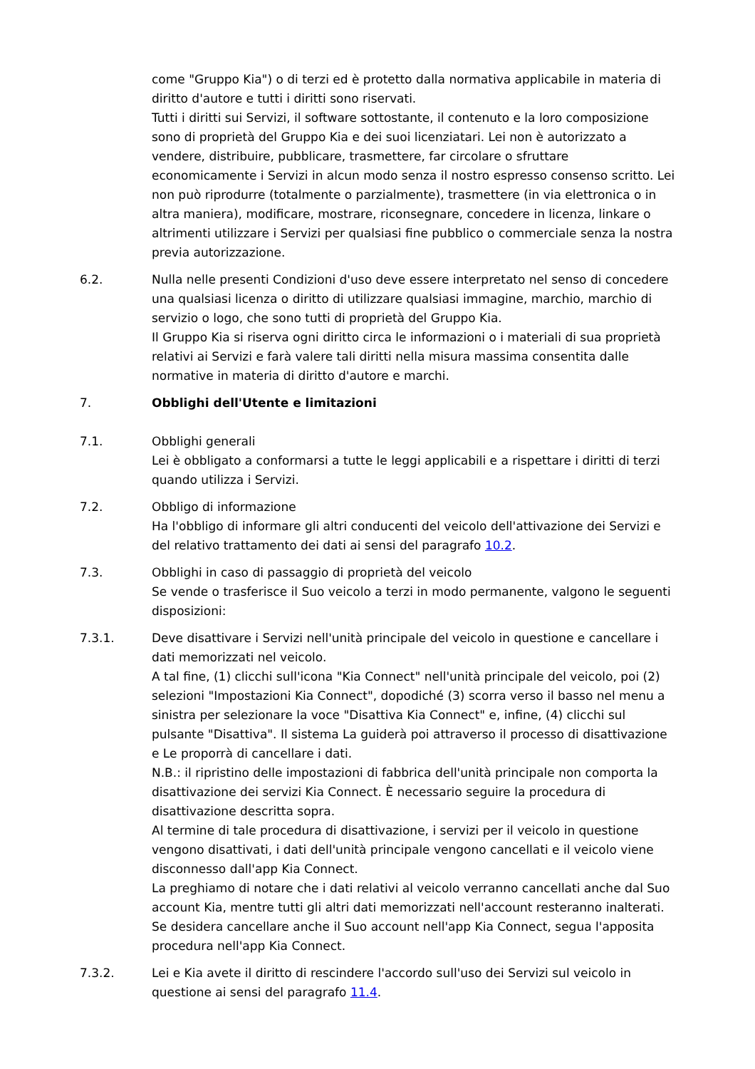come "Gruppo Kia") o di terzi ed è protetto dalla normativa applicabile in materia di diritto d'autore e tutti i diritti sono riservati.
Tutti i diritti sui Servizi, il software sottostante, il contenuto e la loro composizione sono di proprietà del Gruppo Kia e dei suoi licenziatari. Lei non è autorizzato a vendere, distribuire, pubblicare, trasmettere, far circolare o sfruttare economicamente i Servizi in alcun modo senza il nostro espresso consenso scritto. Lei non può riprodurre (totalmente o parzialmente), trasmettere (in via elettronica o in altra maniera), modificare, mostrare, riconsegnare, concedere in licenza, linkare o altrimenti utilizzare i Servizi per qualsiasi fine pubblico o commerciale senza la nostra previa autorizzazione.
6.2. Nulla nelle presenti Condizioni d'uso deve essere interpretato nel senso di concedere una qualsiasi licenza o diritto di utilizzare qualsiasi immagine, marchio, marchio di servizio o logo, che sono tutti di proprietà del Gruppo Kia.
Il Gruppo Kia si riserva ogni diritto circa le informazioni o i materiali di sua proprietà relativi ai Servizi e farà valere tali diritti nella misura massima consentita dalle normative in materia di diritto d'autore e marchi.
7. Obblighi dell'Utente e limitazioni
7.1. Obblighi generali
Lei è obbligato a conformarsi a tutte le leggi applicabili e a rispettare i diritti di terzi quando utilizza i Servizi.
7.2. Obbligo di informazione
Ha l'obbligo di informare gli altri conducenti del veicolo dell'attivazione dei Servizi e del relativo trattamento dei dati ai sensi del paragrafo 10.2.
7.3. Obblighi in caso di passaggio di proprietà del veicolo
Se vende o trasferisce il Suo veicolo a terzi in modo permanente, valgono le seguenti disposizioni:
7.3.1. Deve disattivare i Servizi nell'unità principale del veicolo in questione e cancellare i dati memorizzati nel veicolo.
A tal fine, (1) clicchi sull'icona "Kia Connect" nell'unità principale del veicolo, poi (2) selezioni "Impostazioni Kia Connect", dopodiché (3) scorra verso il basso nel menu a sinistra per selezionare la voce "Disattiva Kia Connect" e, infine, (4) clicchi sul pulsante "Disattiva". Il sistema La guiderà poi attraverso il processo di disattivazione e Le proporrà di cancellare i dati.
N.B.: il ripristino delle impostazioni di fabbrica dell'unità principale non comporta la disattivazione dei servizi Kia Connect. È necessario seguire la procedura di disattivazione descritta sopra.
Al termine di tale procedura di disattivazione, i servizi per il veicolo in questione vengono disattivati, i dati dell'unità principale vengono cancellati e il veicolo viene disconnesso dall'app Kia Connect.
La preghiamo di notare che i dati relativi al veicolo verranno cancellati anche dal Suo account Kia, mentre tutti gli altri dati memorizzati nell'account resteranno inalterati. Se desidera cancellare anche il Suo account nell'app Kia Connect, segua l'apposita procedura nell'app Kia Connect.
7.3.2. Lei e Kia avete il diritto di rescindere l'accordo sull'uso dei Servizi sul veicolo in questione ai sensi del paragrafo 11.4.